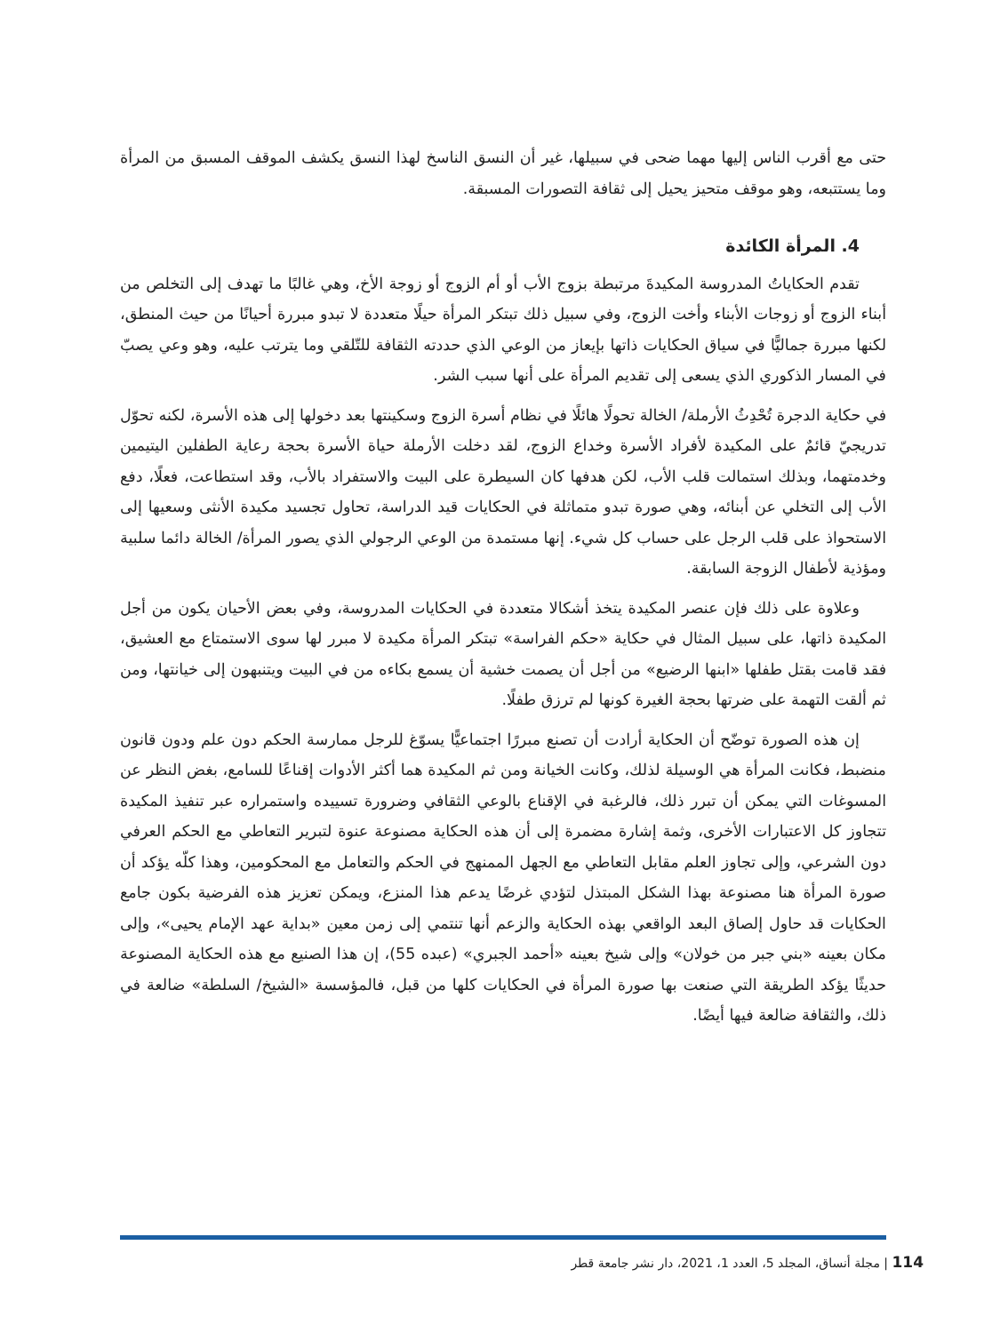حتى مع أقرب الناس إليها مهما ضحى في سبيلها، غير أن النسق الناسخ لهذا النسق يكشف الموقف المسبق من المرأة وما يستتبعه، وهو موقف متحيز يحيل إلى ثقافة التصورات المسبقة.
4. المرأة الكائدة
تقدم الحكاياتُ المدروسة المكيدةَ مرتبطة بزوج الأب أو أم الزوج أو زوجة الأخ، وهي غالبًا ما تهدف إلى التخلص من أبناء الزوج أو زوجات الأبناء وأخت الزوج، وفي سبيل ذلك تبتكر المرأة حيلًا متعددة لا تبدو مبررة أحيانًا من حيث المنطق، لكنها مبررة جماليًّا في سياق الحكايات ذاتها بإيعاز من الوعي الذي حددته الثقافة للتّلقي وما يترتب عليه، وهو وعي يصبّ في المسار الذكوري الذي يسعى إلى تقديم المرأة على أنها سبب الشر.
في حكاية الدجرة تُحْدِثُ الأرملة/ الخالة تحولًا هائلًا في نظام أسرة الزوج وسكينتها بعد دخولها إلى هذه الأسرة، لكنه تحوّل تدريجيّ قائمٌ على المكيدة لأفراد الأسرة وخداع الزوج، لقد دخلت الأرملة حياة الأسرة بحجة رعاية الطفلين اليتيمين وخدمتهما، وبذلك استمالت قلب الأب، لكن هدفها كان السيطرة على البيت والاستفراد بالأب، وقد استطاعت، فعلًا، دفع الأب إلى التخلي عن أبنائه، وهي صورة تبدو متماثلة في الحكايات قيد الدراسة، تحاول تجسيد مكيدة الأنثى وسعيها إلى الاستحواذ على قلب الرجل على حساب كل شيء. إنها مستمدة من الوعي الرجولي الذي يصور المرأة/ الخالة دائما سلبية ومؤذية لأطفال الزوجة السابقة.
وعلاوة على ذلك فإن عنصر المكيدة يتخذ أشكالا متعددة في الحكايات المدروسة، وفي بعض الأحيان يكون من أجل المكيدة ذاتها، على سبيل المثال في حكاية «حكم الفراسة» تبتكر المرأة مكيدة لا مبرر لها سوى الاستمتاع مع العشيق، فقد قامت بقتل طفلها «ابنها الرضيع» من أجل أن يصمت خشية أن يسمع بكاءه من في البيت ويتنبهون إلى خيانتها، ومن ثم ألقت التهمة على ضرتها بحجة الغيرة كونها لم ترزق طفلًا.
إن هذه الصورة توضّح أن الحكاية أرادت أن تصنع مبررًا اجتماعيًّا يسوّغ للرجل ممارسة الحكم دون علم ودون قانون منضبط، فكانت المرأة هي الوسيلة لذلك، وكانت الخيانة ومن ثم المكيدة هما أكثر الأدوات إقناعًا للسامع، بغض النظر عن المسوغات التي يمكن أن تبرر ذلك، فالرغبة في الإقناع بالوعي الثقافي وضرورة تسييده واستمراره عبر تنفيذ المكيدة تتجاوز كل الاعتبارات الأخرى، وثمة إشارة مضمرة إلى أن هذه الحكاية مصنوعة عنوة لتبرير التعاطي مع الحكم العرفي دون الشرعي، وإلى تجاوز العلم مقابل التعاطي مع الجهل الممنهج في الحكم والتعامل مع المحكومين، وهذا كلّه يؤكد أن صورة المرأة هنا مصنوعة بهذا الشكل المبتذل لتؤدي غرضًا يدعم هذا المنزع، ويمكن تعزيز هذه الفرضية بكون جامع الحكايات قد حاول إلصاق البعد الواقعي بهذه الحكاية والزعم أنها تنتمي إلى زمن معين «بداية عهد الإمام يحيى»، وإلى مكان بعينه «بني جبر من خولان» وإلى شيخ بعينه «أحمد الجبري» (عبده 55)، إن هذا الصنيع مع هذه الحكاية المصنوعة حديثًا يؤكد الطريقة التي صنعت بها صورة المرأة في الحكايات كلها من قبل، فالمؤسسة «الشيخ/ السلطة» ضالعة في ذلك، والثقافة ضالعة فيها أيضًا.
114 | مجلة أنساق، المجلد 5، العدد 1، 2021، دار نشر جامعة قطر